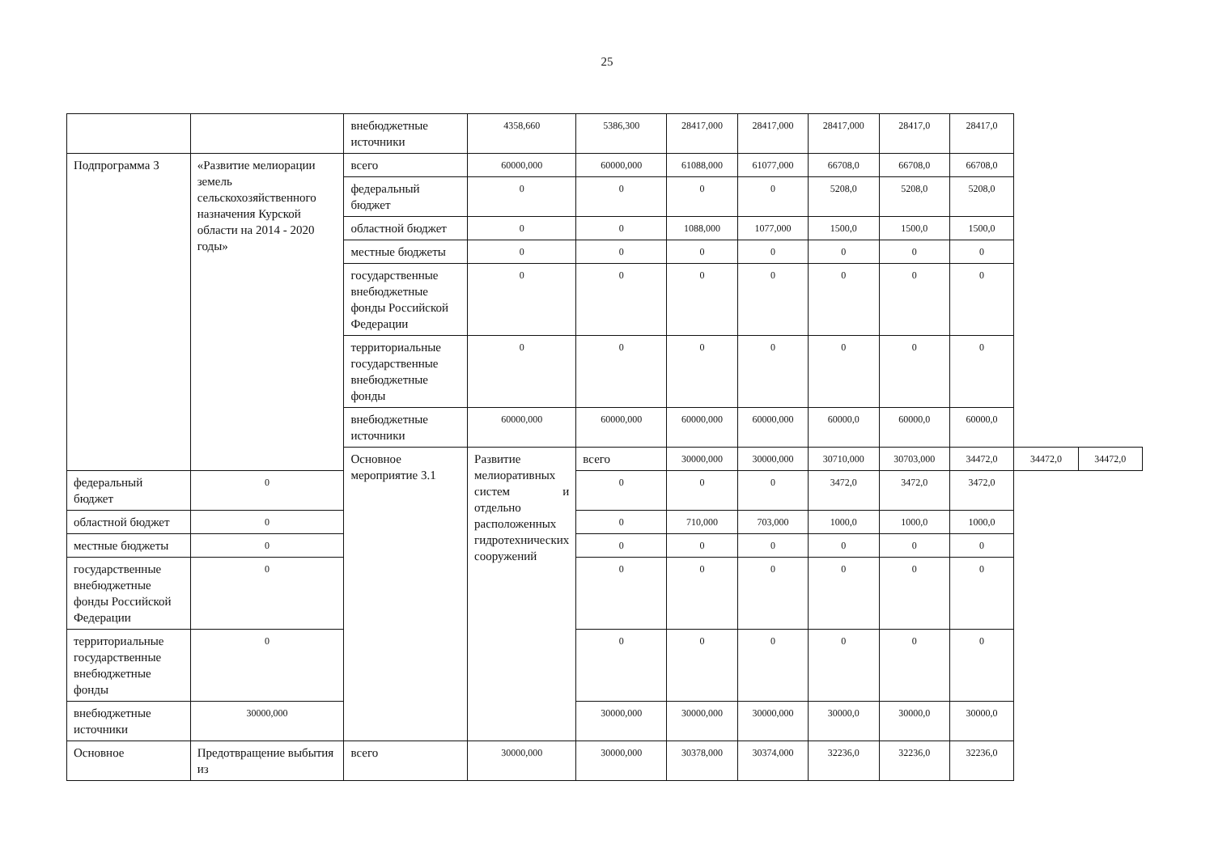25
| | | внебюджетные источники | 4358,660 | 5386,300 | 28417,000 | 28417,000 | 28417,000 | 28417,0 | 28417,0 | | |
| Подпрограмма 3 | «Развитие мелиорации земель сельскохозяйственного назначения Курской области на 2014 - 2020 годы» | всего | 60000,000 | 60000,000 | 61088,000 | 61077,000 | 66708,0 | 66708,0 | 66708,0 | | |
| | | федеральный бюджет | 0 | 0 | 0 | 0 | 5208,0 | 5208,0 | 5208,0 | | |
| | | областной бюджет | 0 | 0 | 1088,000 | 1077,000 | 1500,0 | 1500,0 | 1500,0 | | |
| | | местные бюджеты | 0 | 0 | 0 | 0 | 0 | 0 | 0 | | |
| | | государственные внебюджетные фонды Российской Федерации | 0 | 0 | 0 | 0 | 0 | 0 | 0 | | |
| | | территориальные государственные внебюджетные фонды | 0 | 0 | 0 | 0 | 0 | 0 | 0 | | |
| | | внебюджетные источники | 60000,000 | 60000,000 | 60000,000 | 60000,000 | 60000,0 | 60000,0 | 60000,0 | | |
| | | Основное мероприятие 3.1 | Развитие мелиоративных систем и отдельно расположенных гидротехнических сооружений | всего | 30000,000 | 30000,000 | 30710,000 | 30703,000 | 34472,0 | 34472,0 | 34472,0 |
| федеральный бюджет | 0 | | | 0 | 0 | 0 | 3472,0 | 3472,0 | 3472,0 | | |
| областной бюджет | 0 | | | 0 | 710,000 | 703,000 | 1000,0 | 1000,0 | 1000,0 | | |
| местные бюджеты | 0 | | | 0 | 0 | 0 | 0 | 0 | 0 | | |
| государственные внебюджетные фонды Российской Федерации | 0 | | | 0 | 0 | 0 | 0 | 0 | 0 | | |
| территориальные государственные внебюджетные фонды | 0 | | | 0 | 0 | 0 | 0 | 0 | 0 | | |
| внебюджетные источники | 30000,000 | | | 30000,000 | 30000,000 | 30000,000 | 30000,0 | 30000,0 | 30000,0 | | |
| Основное | Предотвращение выбытия из | всего | 30000,000 | 30000,000 | 30378,000 | 30374,000 | 32236,0 | 32236,0 | 32236,0 | | |